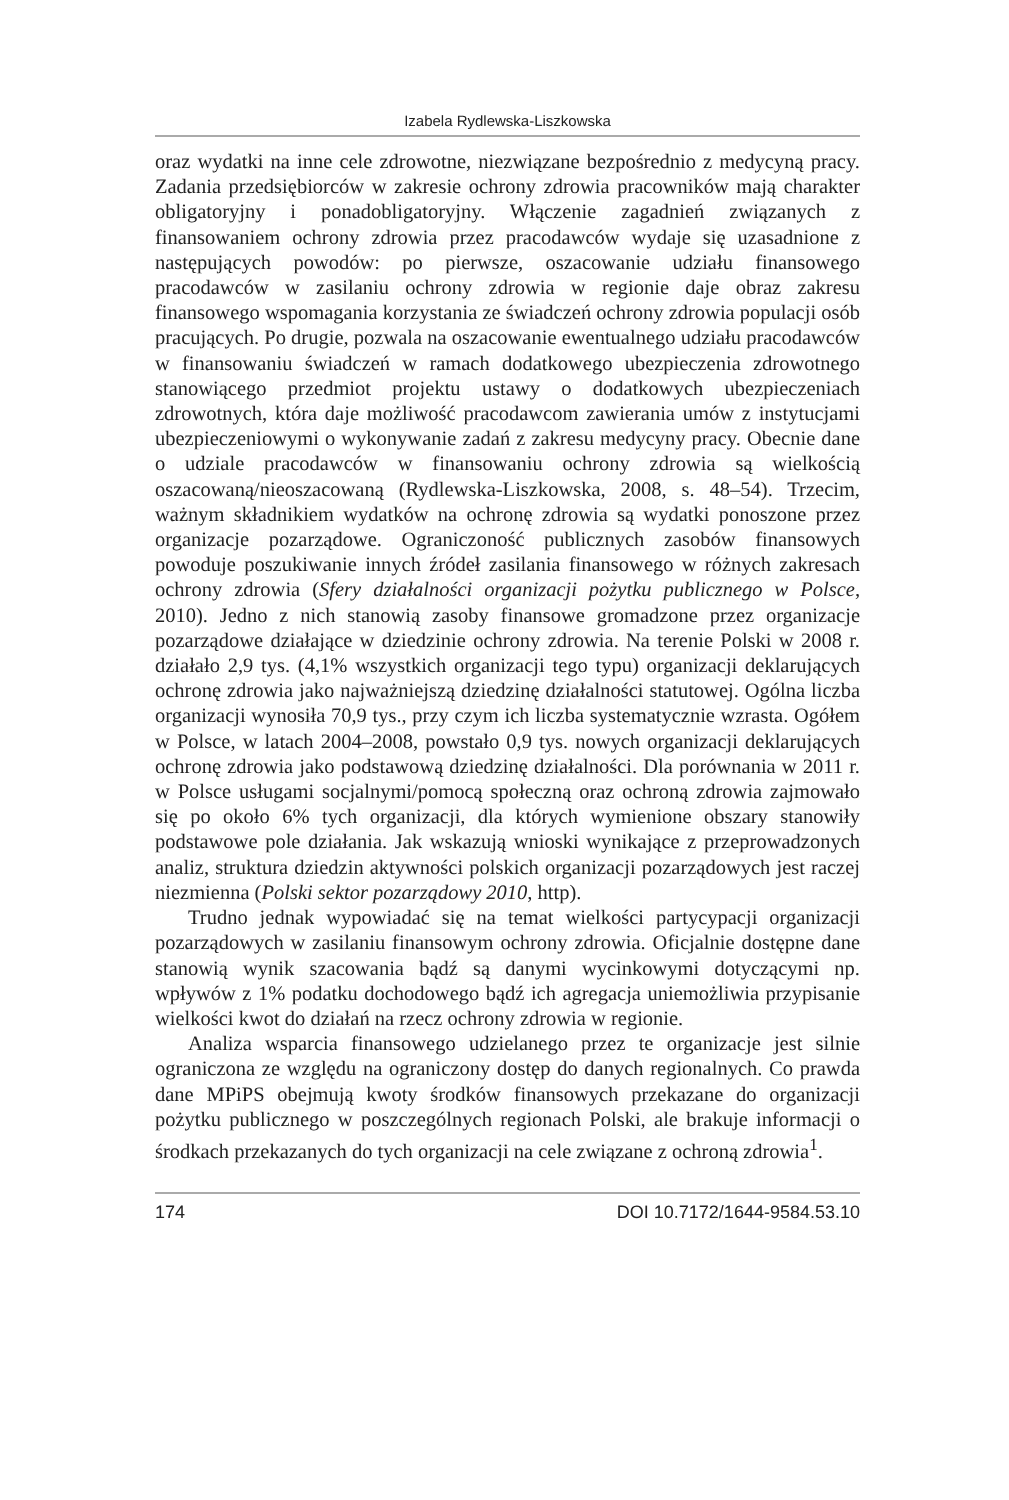Izabela Rydlewska-Liszkowska
oraz wydatki na inne cele zdrowotne, niezwiązane bezpośrednio z medycyną pracy. Zadania przedsiębiorców w zakresie ochrony zdrowia pracowników mają charakter obligatoryjny i ponadobligatoryjny. Włączenie zagadnień związanych z finansowaniem ochrony zdrowia przez pracodawców wydaje się uzasadnione z następujących powodów: po pierwsze, oszacowanie udziału finansowego pracodawców w zasilaniu ochrony zdrowia w regionie daje obraz zakresu finansowego wspomagania korzystania ze świadczeń ochrony zdrowia populacji osób pracujących. Po drugie, pozwala na oszacowanie ewentualnego udziału pracodawców w finansowaniu świadczeń w ramach dodatkowego ubezpieczenia zdrowotnego stanowiącego przedmiot projektu ustawy o dodatkowych ubezpieczeniach zdrowotnych, która daje możliwość pracodawcom zawierania umów z instytucjami ubezpieczeniowymi o wykonywanie zadań z zakresu medycyny pracy. Obecnie dane o udziale pracodawców w finansowaniu ochrony zdrowia są wielkością oszacowaną/nieoszacowaną (Rydlewska-Liszkowska, 2008, s. 48–54). Trzecim, ważnym składnikiem wydatków na ochronę zdrowia są wydatki ponoszone przez organizacje pozarządowe. Ograniczoność publicznych zasobów finansowych powoduje poszukiwanie innych źródeł zasilania finansowego w różnych zakresach ochrony zdrowia (Sfery działalności organizacji pożytku publicznego w Polsce, 2010). Jedno z nich stanowią zasoby finansowe gromadzone przez organizacje pozarządowe działające w dziedzinie ochrony zdrowia. Na terenie Polski w 2008 r. działało 2,9 tys. (4,1% wszystkich organizacji tego typu) organizacji deklarujących ochronę zdrowia jako najważniejszą dziedzinę działalności statutowej. Ogólna liczba organizacji wynosiła 70,9 tys., przy czym ich liczba systematycznie wzrasta. Ogółem w Polsce, w latach 2004–2008, powstało 0,9 tys. nowych organizacji deklarujących ochronę zdrowia jako podstawową dziedzinę działalności. Dla porównania w 2011 r. w Polsce usługami socjalnymi/pomocą społeczną oraz ochroną zdrowia zajmowało się po około 6% tych organizacji, dla których wymienione obszary stanowiły podstawowe pole działania. Jak wskazują wnioski wynikające z przeprowadzonych analiz, struktura dziedzin aktywności polskich organizacji pozarządowych jest raczej niezmienna (Polski sektor pozarządowy 2010, http).
Trudno jednak wypowiadać się na temat wielkości partycypacji organizacji pozarządowych w zasilaniu finansowym ochrony zdrowia. Oficjalnie dostępne dane stanowią wynik szacowania bądź są danymi wycinkowymi dotyczącymi np. wpływów z 1% podatku dochodowego bądź ich agregacja uniemożliwia przypisanie wielkości kwot do działań na rzecz ochrony zdrowia w regionie.
Analiza wsparcia finansowego udzielanego przez te organizacje jest silnie ograniczona ze względu na ograniczony dostęp do danych regionalnych. Co prawda dane MPiPS obejmują kwoty środków finansowych przekazane do organizacji pożytku publicznego w poszczególnych regionach Polski, ale brakuje informacji o środkach przekazanych do tych organizacji na cele związane z ochroną zdrowia<sup>1</sup>.
174 DOI 10.7172/1644-9584.53.10